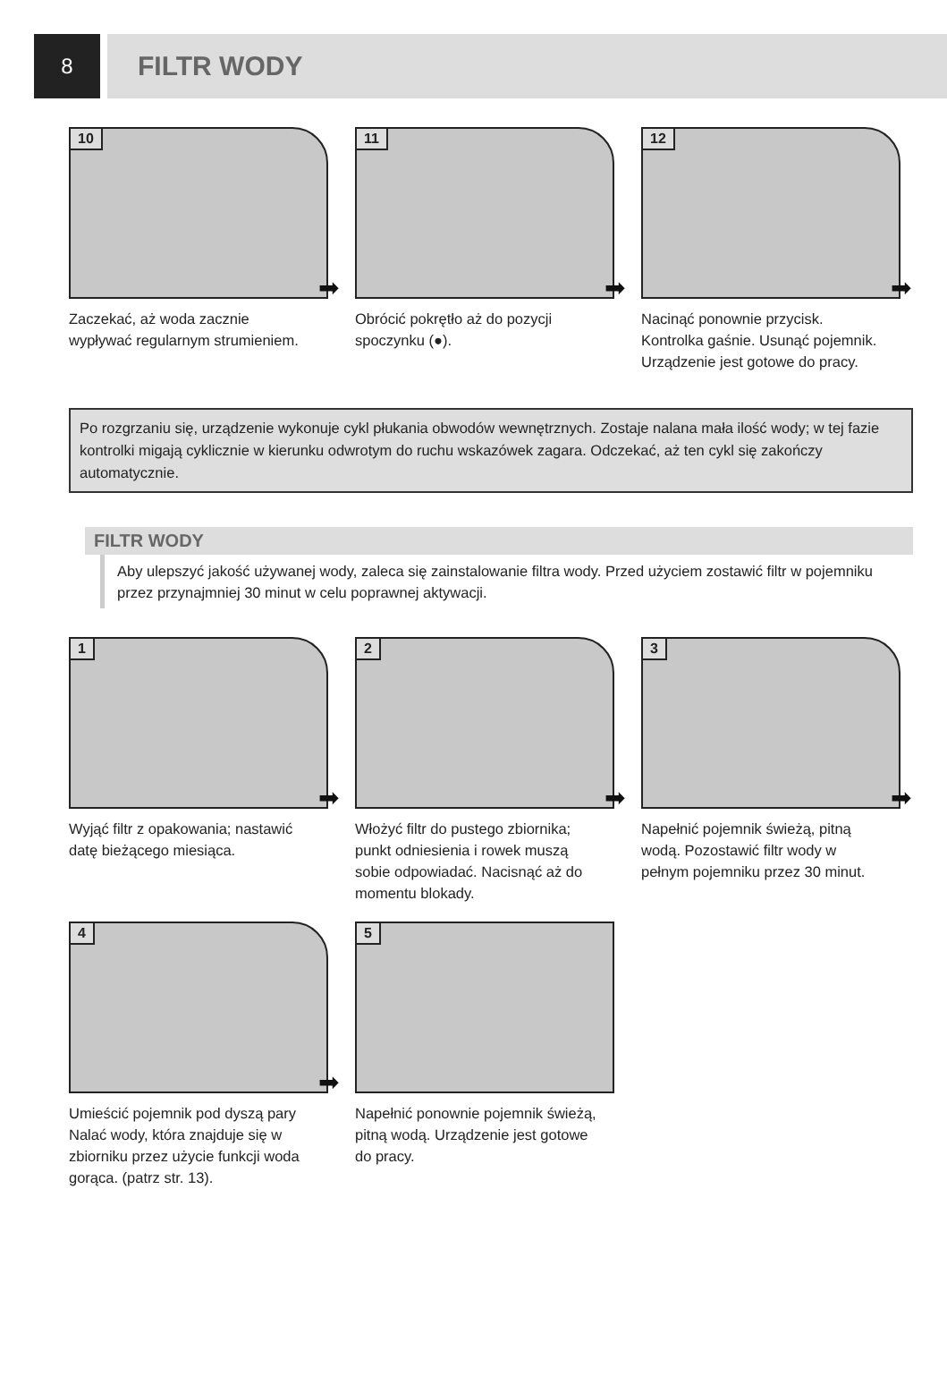8
FILTR WODY
10
➡
Zaczekać, aż woda zacznie wypływać regularnym strumieniem.
11
➡
Obrócić pokrętło aż do pozycji spoczynku (●).
12
➡
Nacinąć ponownie przycisk. Kontrolka gaśnie. Usunąć pojemnik. Urządzenie jest gotowe do pracy.
Po rozgrzaniu się, urządzenie wykonuje cykl płukania obwodów wewnętrznych. Zostaje nalana mała ilość wody; w tej fazie kontrolki migają cyklicznie w kierunku odwrotym do ruchu wskazówek zagara. Odczekać, aż ten cykl się zakończy automatycznie.
FILTR WODY
Aby ulepszyć jakość używanej wody, zaleca się zainstalowanie filtra wody. Przed użyciem zostawić filtr w pojemniku przez przynajmniej 30 minut w celu poprawnej aktywacji.
1
➡
Wyjąć filtr z opakowania; nastawić datę bieżącego miesiąca.
2
➡
Włożyć filtr do pustego zbiornika; punkt odniesienia i rowek muszą sobie odpowiadać. Nacisnąć aż do momentu blokady.
3
➡
Napełnić pojemnik świeżą, pitną wodą. Pozostawić filtr wody w pełnym pojemniku przez 30 minut.
4
➡
Umieścić pojemnik pod dyszą pary Nalać wody, która znajduje się w zbiorniku przez użycie funkcji woda gorąca. (patrz str. 13).
5
Napełnić ponownie pojemnik świeżą, pitną wodą. Urządzenie jest gotowe do pracy.